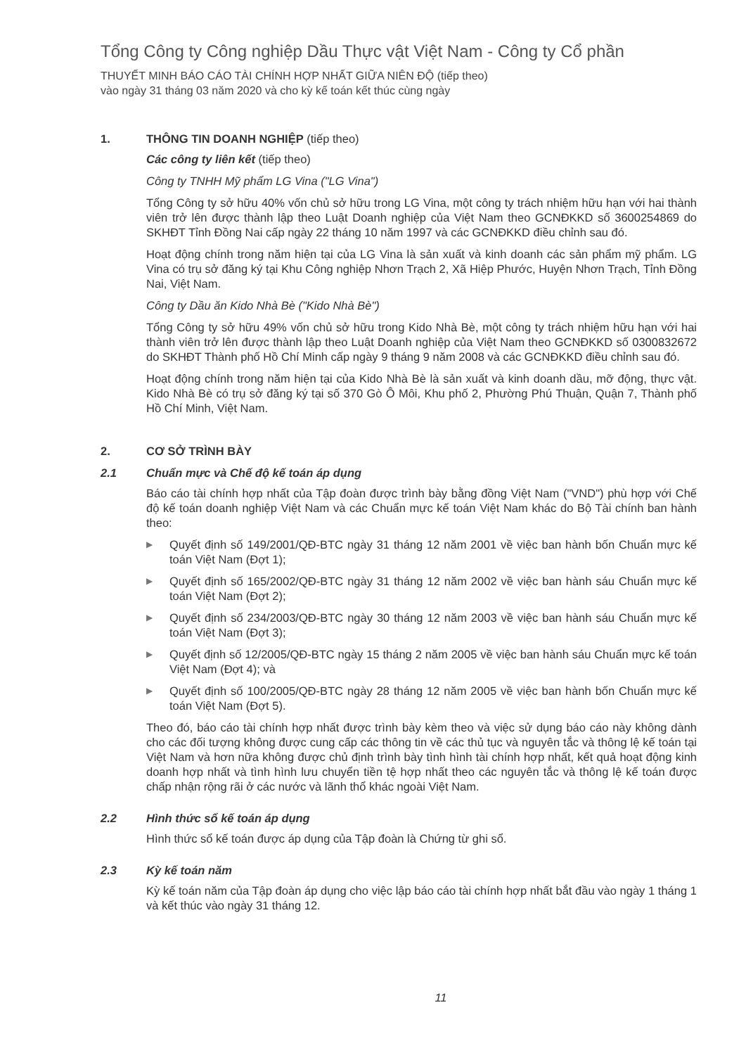Tổng Công ty Công nghiệp Dầu Thực vật Việt Nam - Công ty Cổ phần
THUYẾT MINH BÁO CÁO TÀI CHÍNH HỢP NHẤT GIỮA NIÊN ĐỘ (tiếp theo)
vào ngày 31 tháng 03 năm 2020 và cho kỳ kế toán kết thúc cùng ngày
1. THÔNG TIN DOANH NGHIỆP (tiếp theo)
Các công ty liên kết (tiếp theo)
Công ty TNHH Mỹ phẩm LG Vina ("LG Vina")
Tổng Công ty sở hữu 40% vốn chủ sở hữu trong LG Vina, một công ty trách nhiệm hữu hạn với hai thành viên trở lên được thành lập theo Luật Doanh nghiệp của Việt Nam theo GCNĐKKD số 3600254869 do SKHĐT Tỉnh Đồng Nai cấp ngày 22 tháng 10 năm 1997 và các GCNĐKKD điều chỉnh sau đó.
Hoạt động chính trong năm hiện tại của LG Vina là sản xuất và kinh doanh các sản phẩm mỹ phẩm. LG Vina có trụ sở đăng ký tại Khu Công nghiệp Nhơn Trạch 2, Xã Hiệp Phước, Huyện Nhơn Trạch, Tỉnh Đồng Nai, Việt Nam.
Công ty Dầu ăn Kido Nhà Bè ("Kido Nhà Bè")
Tổng Công ty sở hữu 49% vốn chủ sở hữu trong Kido Nhà Bè, một công ty trách nhiệm hữu hạn với hai thành viên trở lên được thành lập theo Luật Doanh nghiệp của Việt Nam theo GCNĐKKD số 0300832672 do SKHĐT Thành phố Hồ Chí Minh cấp ngày 9 tháng 9 năm 2008 và các GCNĐKKD điều chỉnh sau đó.
Hoạt động chính trong năm hiện tại của Kido Nhà Bè là sản xuất và kinh doanh dầu, mỡ động, thực vật. Kido Nhà Bè có trụ sở đăng ký tại số 370 Gò Ô Môi, Khu phố 2, Phường Phú Thuận, Quận 7, Thành phố Hồ Chí Minh, Việt Nam.
2. CƠ SỞ TRÌNH BÀY
2.1 Chuẩn mực và Chế độ kế toán áp dụng
Báo cáo tài chính hợp nhất của Tập đoàn được trình bày bằng đồng Việt Nam ("VND") phù hợp với Chế độ kế toán doanh nghiệp Việt Nam và các Chuẩn mực kế toán Việt Nam khác do Bộ Tài chính ban hành theo:
▶ Quyết định số 149/2001/QĐ-BTC ngày 31 tháng 12 năm 2001 về việc ban hành bốn Chuẩn mực kế toán Việt Nam (Đợt 1);
▶ Quyết định số 165/2002/QĐ-BTC ngày 31 tháng 12 năm 2002 về việc ban hành sáu Chuẩn mực kế toán Việt Nam (Đợt 2);
▶ Quyết định số 234/2003/QĐ-BTC ngày 30 tháng 12 năm 2003 về việc ban hành sáu Chuẩn mực kế toán Việt Nam (Đợt 3);
▶ Quyết định số 12/2005/QĐ-BTC ngày 15 tháng 2 năm 2005 về việc ban hành sáu Chuẩn mực kế toán Việt Nam (Đợt 4); và
▶ Quyết định số 100/2005/QĐ-BTC ngày 28 tháng 12 năm 2005 về việc ban hành bốn Chuẩn mực kế toán Việt Nam (Đợt 5).
Theo đó, báo cáo tài chính hợp nhất được trình bày kèm theo và việc sử dụng báo cáo này không dành cho các đối tượng không được cung cấp các thông tin về các thủ tục và nguyên tắc và thông lệ kế toán tại Việt Nam và hơn nữa không được chủ định trình bày tình hình tài chính hợp nhất, kết quả hoạt động kinh doanh hợp nhất và tình hình lưu chuyển tiền tệ hợp nhất theo các nguyên tắc và thông lệ kế toán được chấp nhận rộng rãi ở các nước và lãnh thổ khác ngoài Việt Nam.
2.2 Hình thức sổ kế toán áp dụng
Hình thức sổ kế toán được áp dụng của Tập đoàn là Chứng từ ghi sổ.
2.3 Kỳ kế toán năm
Kỳ kế toán năm của Tập đoàn áp dụng cho việc lập báo cáo tài chính hợp nhất bắt đầu vào ngày 1 tháng 1 và kết thúc vào ngày 31 tháng 12.
11